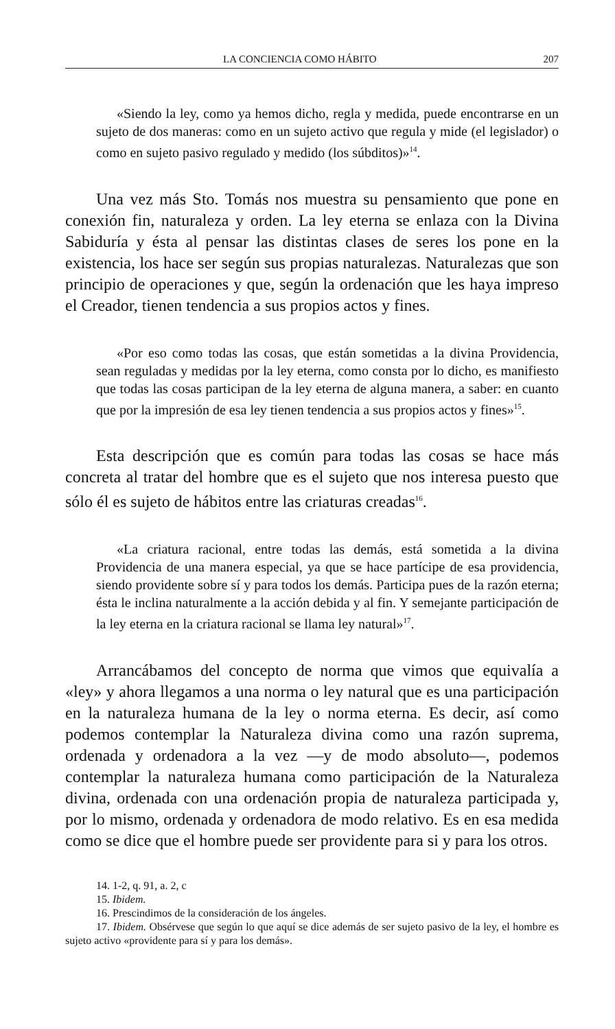LA CONCIENCIA COMO HÁBITO 207
«Siendo la ley, como ya hemos dicho, regla y medida, puede encontrarse en un sujeto de dos maneras: como en un sujeto activo que regula y mide (el legislador) o como en sujeto pasivo regulado y medido (los súbditos)»<sup>14</sup>.
Una vez más Sto. Tomás nos muestra su pensamiento que pone en conexión fin, naturaleza y orden. La ley eterna se enlaza con la Divina Sabiduría y ésta al pensar las distintas clases de seres los pone en la existencia, los hace ser según sus propias naturalezas. Naturalezas que son principio de operaciones y que, según la ordenación que les haya impreso el Creador, tienen tendencia a sus propios actos y fines.
«Por eso como todas las cosas, que están sometidas a la divina Providencia, sean reguladas y medidas por la ley eterna, como consta por lo dicho, es manifiesto que todas las cosas participan de la ley eterna de alguna manera, a saber: en cuanto que por la impresión de esa ley tienen tendencia a sus propios actos y fines»<sup>15</sup>.
Esta descripción que es común para todas las cosas se hace más concreta al tratar del hombre que es el sujeto que nos interesa puesto que sólo él es sujeto de hábitos entre las criaturas creadas<sup>16</sup>.
«La criatura racional, entre todas las demás, está sometida a la divina Providencia de una manera especial, ya que se hace partícipe de esa providencia, siendo providente sobre sí y para todos los demás. Participa pues de la razón eterna; ésta le inclina naturalmente a la acción debida y al fin. Y semejante participación de la ley eterna en la criatura racional se llama ley natural»<sup>17</sup>.
Arrancábamos del concepto de norma que vimos que equivalía a «ley» y ahora llegamos a una norma o ley natural que es una participación en la naturaleza humana de la ley o norma eterna. Es decir, así como podemos contemplar la Naturaleza divina como una razón suprema, ordenada y ordenadora a la vez —y de modo absoluto—, podemos contemplar la naturaleza humana como participación de la Naturaleza divina, ordenada con una ordenación propia de naturaleza participada y, por lo mismo, ordenada y ordenadora de modo relativo. Es en esa medida como se dice que el hombre puede ser providente para si y para los otros.
14. 1-2, q. 91, a. 2, c
15. Ibidem.
16. Prescindimos de la consideración de los ángeles.
17. Ibidem. Obsérvese que según lo que aquí se dice además de ser sujeto pasivo de la ley, el hombre es sujeto activo «providente para sí y para los demás».